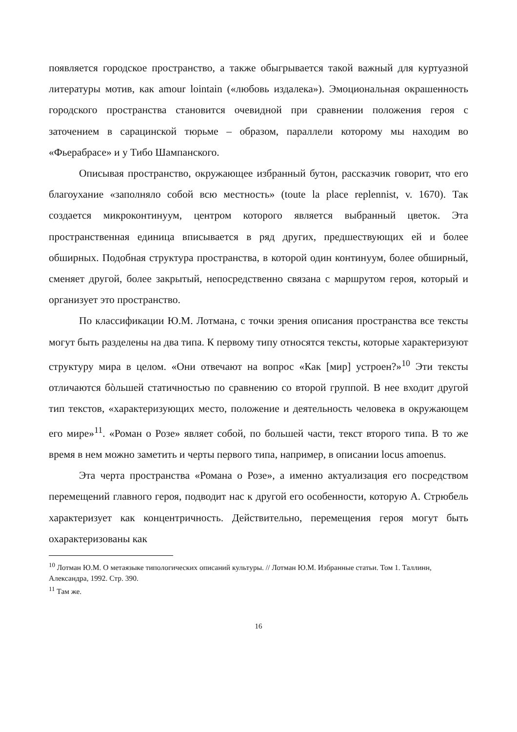появляется городское пространство, а также обыгрывается такой важный для куртуазной литературы мотив, как amour lointain («любовь издалека»). Эмоциональная окрашенность городского пространства становится очевидной при сравнении положения героя с заточением в сарацинской тюрьме – образом, параллели которому мы находим во «Фьерабрасе» и у Тибо Шампанского.
Описывая пространство, окружающее избранный бутон, рассказчик говорит, что его благоухание «заполняло собой всю местность» (toute la place replennist, v. 1670). Так создается микроконтинуум, центром которого является выбранный цветок. Эта пространственная единица вписывается в ряд других, предшествующих ей и более обширных. Подобная структура пространства, в которой один континуум, более обширный, сменяет другой, более закрытый, непосредственно связана с маршрутом героя, который и организует это пространство.
По классификации Ю.М. Лотмана, с точки зрения описания пространства все тексты могут быть разделены на два типа. К первому типу относятся тексты, которые характеризуют структуру мира в целом. «Они отвечают на вопрос «Как [мир] устроен?»<sup>10</sup> Эти тексты отличаются бòльшей статичностью по сравнению со второй группой. В нее входит другой тип текстов, «характеризующих место, положение и деятельность человека в окружающем его мире»<sup>11</sup>. «Роман о Розе» являет собой, по большей части, текст второго типа. В то же время в нем можно заметить и черты первого типа, например, в описании locus amoenus.
Эта черта пространства «Романа о Розе», а именно актуализация его посредством перемещений главного героя, подводит нас к другой его особенности, которую А. Стрюбель характеризует как концентричность. Действительно, перемещения героя могут быть охарактеризованы как
<sup>10</sup> Лотман Ю.М. О метаязыке типологических описаний культуры. // Лотман Ю.М. Избранные статьи. Том 1. Таллинн, Александра, 1992. Стр. 390.
<sup>11</sup> Там же.
16